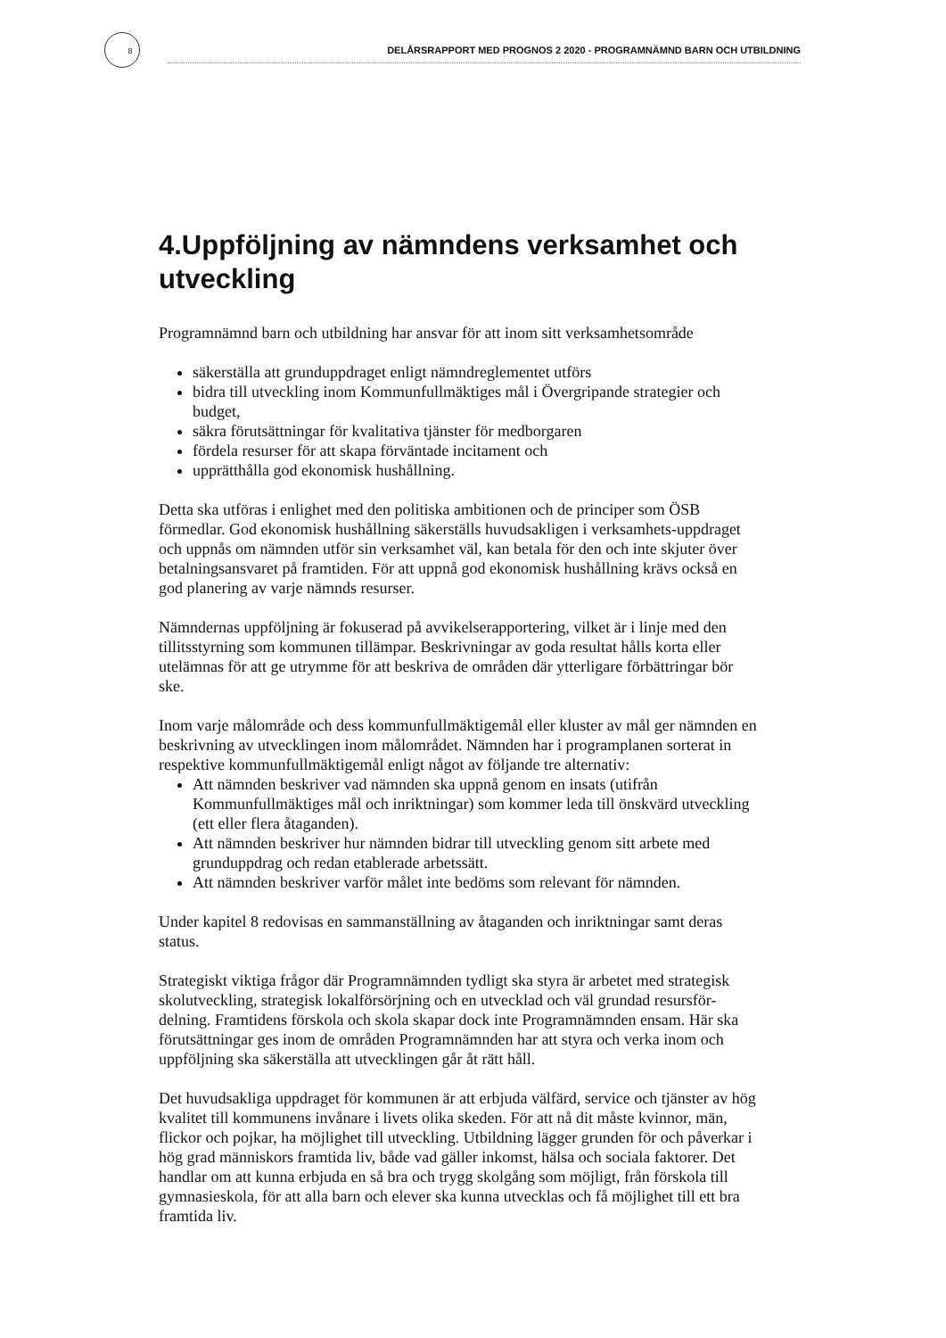8
DELÅRSRAPPORT MED PROGNOS 2 2020 - PROGRAMNÄMND BARN OCH UTBILDNING
4.Uppföljning av nämndens verksamhet och utveckling
Programnämnd barn och utbildning har ansvar för att inom sitt verksamhetsområde
säkerställa att grunduppdraget enligt nämndreglementet utförs
bidra till utveckling inom Kommunfullmäktiges mål i Övergripande strategier och budget,
säkra förutsättningar för kvalitativa tjänster för medborgaren
fördela resurser för att skapa förväntade incitament och
upprätthålla god ekonomisk hushållning.
Detta ska utföras i enlighet med den politiska ambitionen och de principer som ÖSB förmedlar. God ekonomisk hushållning säkerställs huvudsakligen i verksamhets-uppdraget och uppnås om nämnden utför sin verksamhet väl, kan betala för den och inte skjuter över betalningsansvaret på framtiden. För att uppnå god ekonomisk hushållning krävs också en god planering av varje nämnds resurser.
Nämndernas uppföljning är fokuserad på avvikelserapportering, vilket är i linje med den tillitsstyrning som kommunen tillämpar. Beskrivningar av goda resultat hålls korta eller utelämnas för att ge utrymme för att beskriva de områden där ytterligare förbättringar bör ske.
Inom varje målområde och dess kommunfullmäktigemål eller kluster av mål ger nämnden en beskrivning av utvecklingen inom målområdet. Nämnden har i programplanen sorterat in respektive kommunfullmäktigemål enligt något av följande tre alternativ:
Att nämnden beskriver vad nämnden ska uppnå genom en insats (utifrån Kommunfullmäktiges mål och inriktningar) som kommer leda till önskvärd utveckling (ett eller flera åtaganden).
Att nämnden beskriver hur nämnden bidrar till utveckling genom sitt arbete med grunduppdrag och redan etablerade arbetssätt.
Att nämnden beskriver varför målet inte bedöms som relevant för nämnden.
Under kapitel 8 redovisas en sammanställning av åtaganden och inriktningar samt deras status.
Strategiskt viktiga frågor där Programnämnden tydligt ska styra är arbetet med strategisk skolutveckling, strategisk lokalförsörjning och en utvecklad och väl grundad resursför-delning. Framtidens förskola och skola skapar dock inte Programnämnden ensam. Här ska förutsättningar ges inom de områden Programnämnden har att styra och verka inom och uppföljning ska säkerställa att utvecklingen går åt rätt håll.
Det huvudsakliga uppdraget för kommunen är att erbjuda välfärd, service och tjänster av hög kvalitet till kommunens invånare i livets olika skeden. För att nå dit måste kvinnor, män, flickor och pojkar, ha möjlighet till utveckling. Utbildning lägger grunden för och påverkar i hög grad människors framtida liv, både vad gäller inkomst, hälsa och sociala faktorer. Det handlar om att kunna erbjuda en så bra och trygg skolgång som möjligt, från förskola till gymnasieskola, för att alla barn och elever ska kunna utvecklas och få möjlighet till ett bra framtida liv.